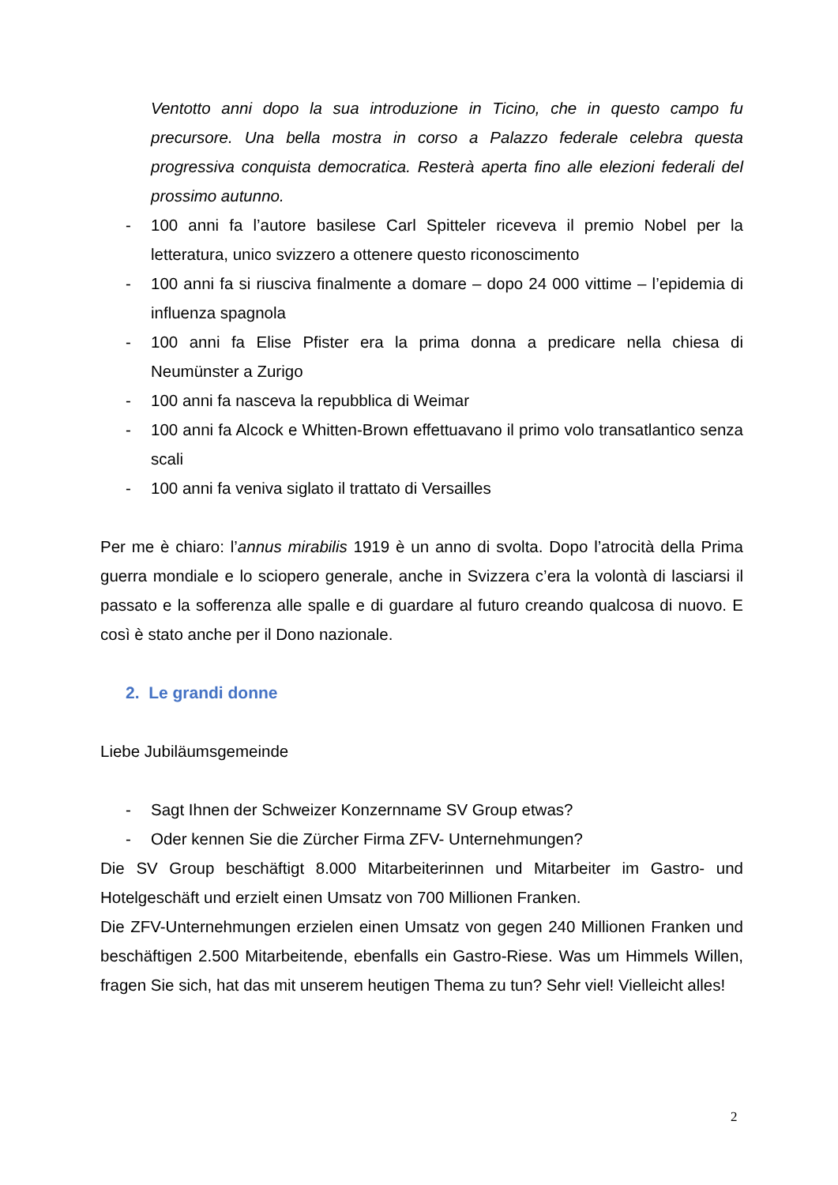Ventotto anni dopo la sua introduzione in Ticino, che in questo campo fu precursore. Una bella mostra in corso a Palazzo federale celebra questa progressiva conquista democratica. Resterà aperta fino alle elezioni federali del prossimo autunno.
- 100 anni fa l’autore basilese Carl Spitteler riceveva il premio Nobel per la letteratura, unico svizzero a ottenere questo riconoscimento
- 100 anni fa si riusciva finalmente a domare – dopo 24 000 vittime – l’epidemia di influenza spagnola
- 100 anni fa Elise Pfister era la prima donna a predicare nella chiesa di Neumünster a Zurigo
- 100 anni fa nasceva la repubblica di Weimar
- 100 anni fa Alcock e Whitten-Brown effettuavano il primo volo transatlantico senza scali
- 100 anni fa veniva siglato il trattato di Versailles
Per me è chiaro: l’annus mirabilis 1919 è un anno di svolta. Dopo l’atrocità della Prima guerra mondiale e lo sciopero generale, anche in Svizzera c’era la volontà di lasciarsi il passato e la sofferenza alle spalle e di guardare al futuro creando qualcosa di nuovo. E così è stato anche per il Dono nazionale.
2. Le grandi donne
Liebe Jubiläumsgemeinde
- Sagt Ihnen der Schweizer Konzernname SV Group etwas?
- Oder kennen Sie die Zürcher Firma ZFV- Unternehmungen?
Die SV Group beschäftigt 8.000 Mitarbeiterinnen und Mitarbeiter im Gastro- und Hotelgeschäft und erzielt einen Umsatz von 700 Millionen Franken.
Die ZFV-Unternehmungen erzielen einen Umsatz von gegen 240 Millionen Franken und beschäftigen 2.500 Mitarbeitende, ebenfalls ein Gastro-Riese. Was um Himmels Willen, fragen Sie sich, hat das mit unserem heutigen Thema zu tun? Sehr viel! Vielleicht alles!
2